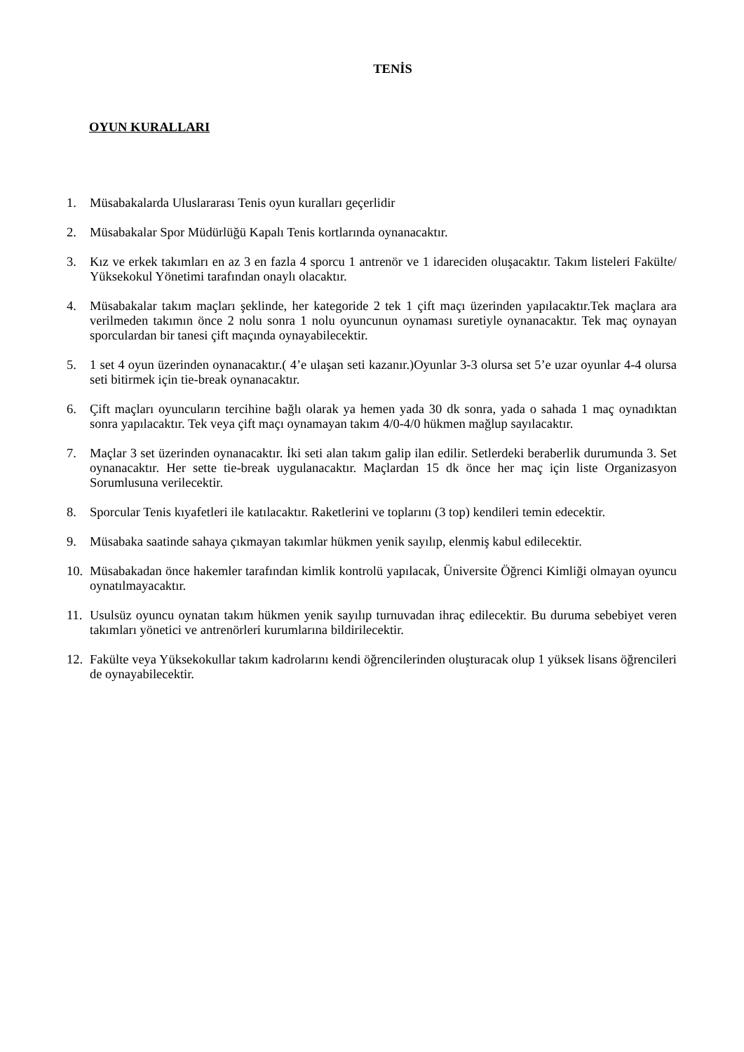TENİS
OYUN KURALLARI
1. Müsabakalarda Uluslararası Tenis oyun kuralları geçerlidir
2. Müsabakalar Spor Müdürlüğü Kapalı Tenis kortlarında oynanacaktır.
3. Kız ve erkek takımları en az 3 en fazla 4 sporcu 1 antrenör ve 1 idareciden oluşacaktır. Takım listeleri Fakülte/ Yüksekokul Yönetimi tarafından onaylı olacaktır.
4. Müsabakalar takım maçları şeklinde, her kategoride 2 tek 1 çift maçı üzerinden yapılacaktır.Tek maçlara ara verilmeden takımın önce 2 nolu sonra 1 nolu oyuncunun oynaması suretiyle oynanacaktır. Tek maç oynayan sporculardan bir tanesi çift maçında oynayabilecektir.
5. 1 set 4 oyun üzerinden oynanacaktır.( 4’e ulaşan seti kazanır.)Oyunlar 3-3 olursa set 5’e uzar oyunlar 4-4 olursa seti bitirmek için tie-break oynanacaktır.
6. Çift maçları oyuncuların tercihine bağlı olarak ya hemen yada 30 dk sonra, yada o sahada 1 maç oynadıktan sonra yapılacaktır. Tek veya çift maçı oynamayan takım 4/0-4/0 hükmen mağlup sayılacaktır.
7. Maçlar 3 set üzerinden oynanacaktır. İki seti alan takım galip ilan edilir. Setlerdeki beraberlik durumunda 3. Set oynanacaktır. Her sette tie-break uygulanacaktır. Maçlardan 15 dk önce her maç için liste Organizasyon Sorumlusuna verilecektir.
8. Sporcular Tenis kıyafetleri ile katılacaktır. Raketlerini ve toplarını (3 top) kendileri temin edecektir.
9. Müsabaka saatinde sahaya çıkmayan takımlar hükmen yenik sayılıp, elenmiş kabul edilecektir.
10. Müsabakadan önce hakemler tarafından kimlik kontrolü yapılacak, Üniversite Öğrenci Kimliği olmayan oyuncu oynatılmayacaktır.
11. Usulsüz oyuncu oynatan takım hükmen yenik sayılıp turnuvadan ihraç edilecektir. Bu duruma sebebiyet veren takımları yönetici ve antrenörleri kurumlarına bildirilecektir.
12. Fakülte veya Yüksekokullar takım kadrolarını kendi öğrencilerinden oluşturacak olup 1 yüksek lisans öğrencileri de oynayabilecektir.